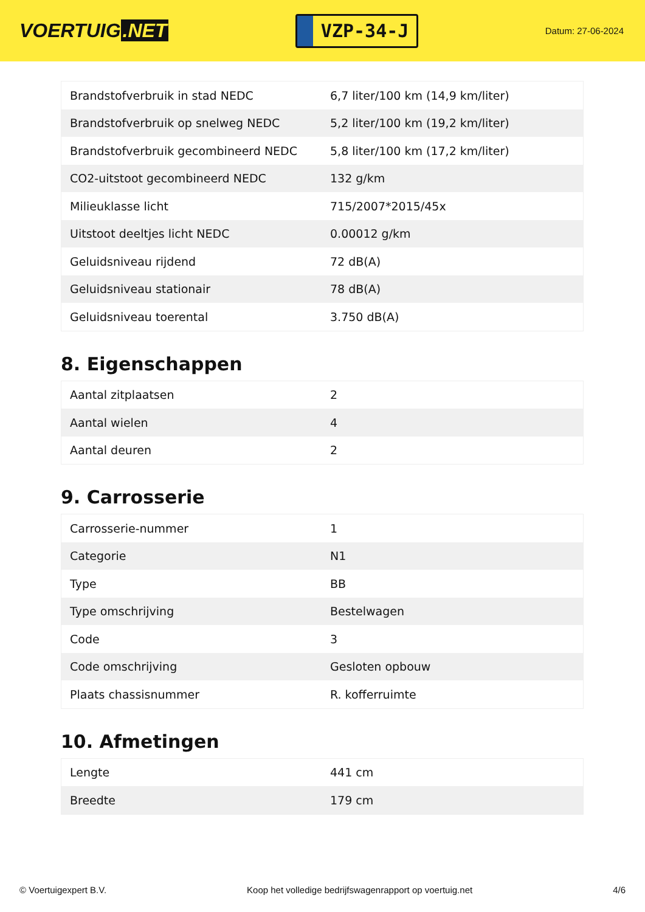VOERTUIG.NET
VZP-34-J
Datum: 27-06-2024
| Brandstofverbruik in stad NEDC | 6,7 liter/100 km (14,9 km/liter) |
| Brandstofverbruik op snelweg NEDC | 5,2 liter/100 km (19,2 km/liter) |
| Brandstofverbruik gecombineerd NEDC | 5,8 liter/100 km (17,2 km/liter) |
| CO2-uitstoot gecombineerd NEDC | 132 g/km |
| Milieuklasse licht | 715/2007*2015/45x |
| Uitstoot deeltjes licht NEDC | 0.00012 g/km |
| Geluidsniveau rijdend | 72 dB(A) |
| Geluidsniveau stationair | 78 dB(A) |
| Geluidsniveau toerental | 3.750 dB(A) |
8. Eigenschappen
| Aantal zitplaatsen | 2 |
| Aantal wielen | 4 |
| Aantal deuren | 2 |
9. Carrosserie
| Carrosserie-nummer | 1 |
| Categorie | N1 |
| Type | BB |
| Type omschrijving | Bestelwagen |
| Code | 3 |
| Code omschrijving | Gesloten opbouw |
| Plaats chassisnummer | R. kofferruimte |
10. Afmetingen
| Lengte | 441 cm |
| Breedte | 179 cm |
© Voertuigexpert B.V. Koop het volledige bedrijfswagenrapport op voertuig.net 4/6